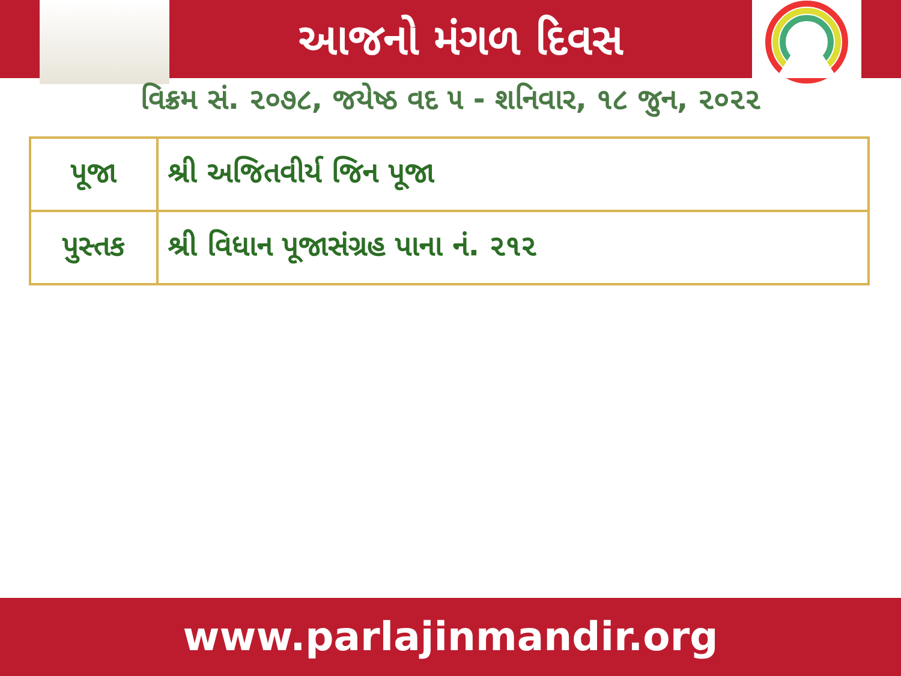આજનો મંગળ દિવસ
વિક્રમ સં. ૨૦૭૮, જયેષ્ઠ વદ ૫ - શનિવાર, ૧૮ જુન, ૨૦૨૨
| પૂજા | શ્રી અજિતવીર્ય જિન પૂજા |
| પુસ્તક | શ્રી વિધાન પૂજાસંગ્રહ પાના નં. ૨૧૨ |
www.parlajinmandir.org